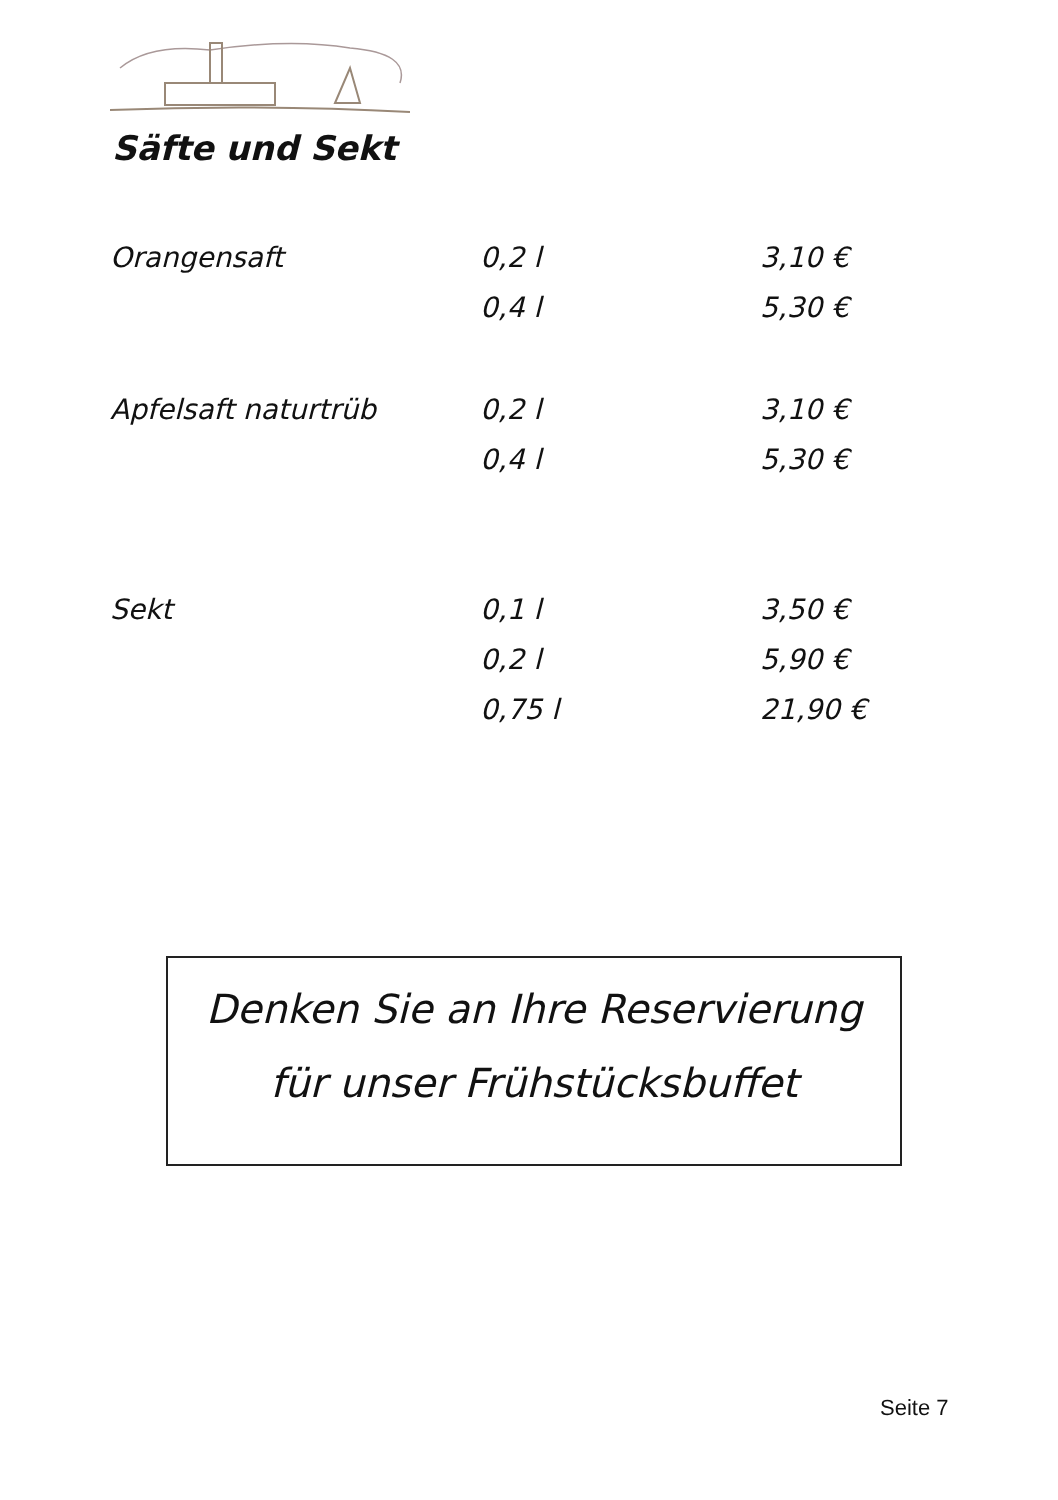Säfte und Sekt
| Orangensaft | 0,2 l | 3,10 € |
| | 0,4 l | 5,30 € |
| Apfelsaft naturtrüb | 0,2 l | 3,10 € |
| | 0,4 l | 5,30 € |
| Sekt | 0,1 l | 3,50 € |
| | 0,2 l | 5,90 € |
| | 0,75 l | 21,90 € |
Denken Sie an Ihre Reservierung
für unser Frühstücksbuffet
Seite 7